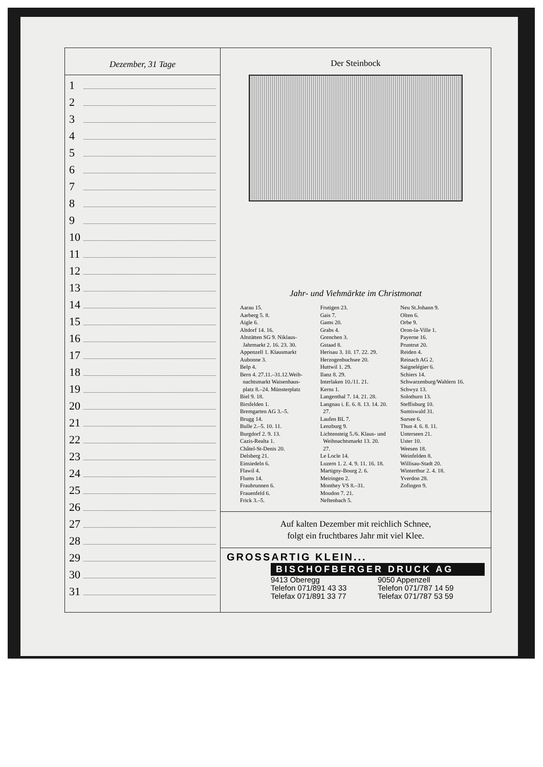Dezember, 31 Tage
1
2
3
4
5
6
7
8
9
10
11
12
13
14
15
16
17
18
19
20
21
22
23
24
25
26
27
28
29
30
31
Der Steinbock
Jahr- und Viehmärkte im Christmonat
Aarau 15.
Aarberg 5. 8.
Aigle 6.
Altdorf 14. 16.
Altstätten SG 9. Niklaus-
Jahrmarkt 2. 16. 23. 30.
Appenzell 1. Klausmarkt
Aubonne 3.
Belp 4.
Bern 4. 27.11.–31.12.Weih-
nachtsmarkt Waisenhaus-
platz 8.–24. Münsterplatz
Biel 9. 18.
Birsfelden 1.
Bremgarten AG 3.–5.
Brugg 14.
Bulle 2.–5. 10. 11.
Burgdorf 2. 9. 13.
Cazis-Realta 1.
Châtel-St-Denis 20.
Delsberg 21.
Einsiedeln 6.
Flawil 4.
Flums 14.
Fraubrunnen 6.
Frauenfeld 6.
Frick 3.–5.
Frutigen 23.
Gais 7.
Gams 20.
Grabs 4.
Grenchen 3.
Gstaad 8.
Herisau 3. 10. 17. 22. 29.
Herzogenbuchsee 20.
Huttwil 1. 29.
Ilanz 8. 29.
Interlaken 10./11. 21.
Kerns 1.
Langenthal 7. 14. 21. 28.
Langnau i. E. 6. 8. 13. 14. 20.
27.
Laufen BL 7.
Lenzburg 9.
Lichtensteig 5./6. Klaus- und
Weihnachtsmarkt 13. 20.
27.
Le Locle 14.
Luzern 1. 2. 4. 9. 11. 16. 18.
Martigny-Bourg 2. 6.
Meiringen 2.
Monthey VS 8.–31.
Moudon 7. 21.
Neftenbach 5.
Neu St.Johann 9.
Olten 6.
Orbe 9.
Oron-la-Ville 1.
Payerne 16.
Pruntrut 20.
Reiden 4.
Reinach AG 2.
Saignelégier 6.
Schiers 14.
Schwarzenburg/Wahlern 16.
Schwyz 13.
Solothurn 13.
Steffisburg 10.
Sumiswald 31.
Sursee 6.
Thun 4. 6. 8. 11.
Unterseen 21.
Uster 10.
Weesen 18.
Weinfelden 8.
Willisau-Stadt 20.
Winterthur 2. 4. 18.
Yverdon 28.
Zofingen 9.
Auf kalten Dezember mit reichlich Schnee,
folgt ein fruchtbares Jahr mit viel Klee.
GROSSARTIG KLEIN...
BISCHOFBERGER DRUCK AG
9413 Oberegg
Telefon 071/891 43 33
Telefax 071/891 33 77
9050 Appenzell
Telefon 071/787 14 59
Telefax 071/787 53 59